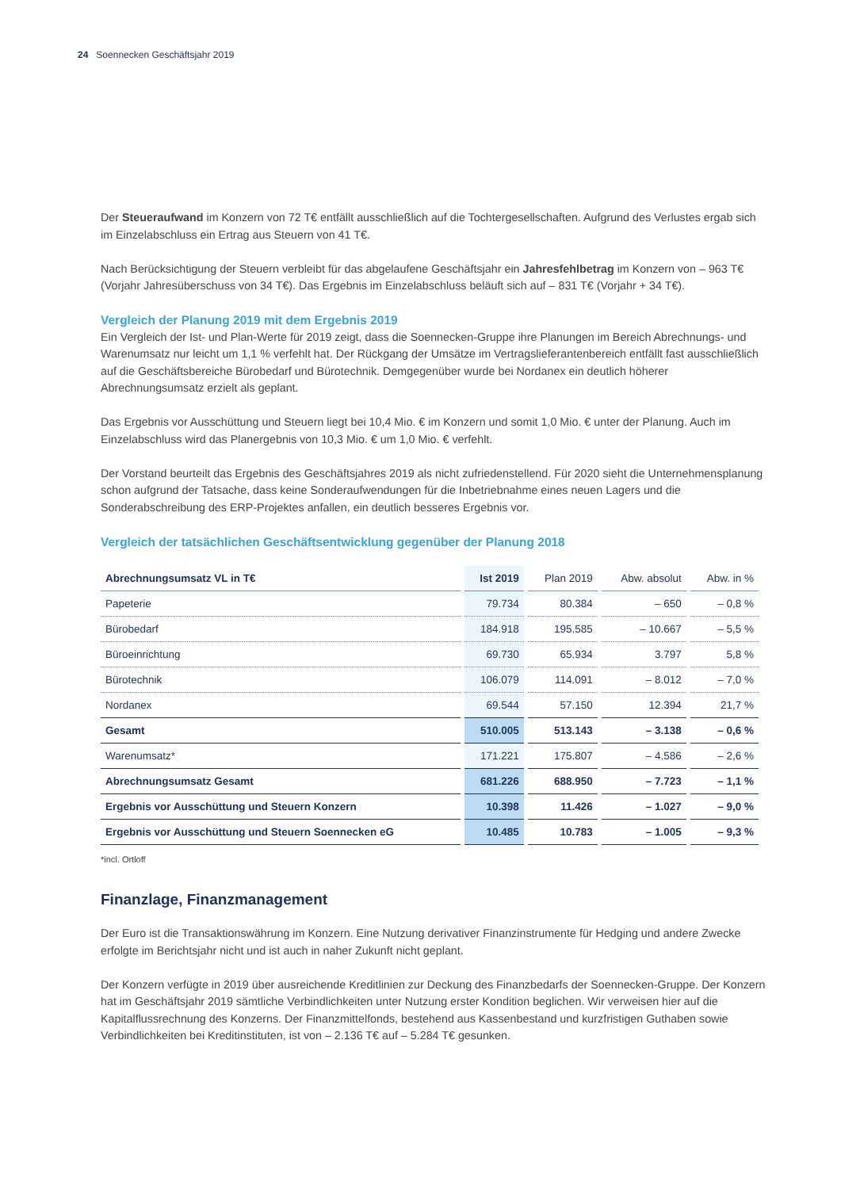24 Soennecken Geschäftsjahr 2019
Der Steueraufwand im Konzern von 72 T€ entfällt ausschließlich auf die Tochtergesellschaften. Aufgrund des Verlustes ergab sich im Einzelabschluss ein Ertrag aus Steuern von 41 T€.
Nach Berücksichtigung der Steuern verbleibt für das abgelaufene Geschäftsjahr ein Jahresfehlbetrag im Konzern von – 963 T€ (Vorjahr Jahresüberschuss von 34 T€). Das Ergebnis im Einzelabschluss beläuft sich auf – 831 T€ (Vorjahr + 34 T€).
Vergleich der Planung 2019 mit dem Ergebnis 2019
Ein Vergleich der Ist- und Plan-Werte für 2019 zeigt, dass die Soennecken-Gruppe ihre Planungen im Bereich Abrechnungs- und Warenumsatz nur leicht um 1,1 % verfehlt hat. Der Rückgang der Umsätze im Vertragslieferanten­bereich entfällt fast ausschließlich auf die Geschäftsbereiche Bürobedarf und Bürotechnik. Demgegenüber wurde bei Nordanex ein deutlich höherer Abrechnungsumsatz erzielt als geplant.
Das Ergebnis vor Ausschüttung und Steuern liegt bei 10,4 Mio. € im Konzern und somit 1,0 Mio. € unter der Planung. Auch im Einzelabschluss wird das Planergebnis von 10,3 Mio. € um 1,0 Mio. € verfehlt.
Der Vorstand beurteilt das Ergebnis des Geschäftsjahres 2019 als nicht zufriedenstellend. Für 2020 sieht die Unter­nehmensplanung schon aufgrund der Tatsache, dass keine Sonderaufwendungen für die Inbetriebnahme eines neuen Lagers und die Sonderabschreibung des ERP-Projektes anfallen, ein deutlich besseres Ergebnis vor.
Vergleich der tatsächlichen Geschäftsentwicklung gegenüber der Planung 2018
| Abrechnungsumsatz VL in T€ | Ist 2019 | Plan 2019 | Abw. absolut | Abw. in % |
| --- | --- | --- | --- | --- |
| Papeterie | 79.734 | 80.384 | – 650 | – 0,8 % |
| Bürobedarf | 184.918 | 195.585 | – 10.667 | – 5,5 % |
| Büroeinrichtung | 69.730 | 65.934 | 3.797 | 5,8 % |
| Bürotechnik | 106.079 | 114.091 | – 8.012 | – 7,0 % |
| Nordanex | 69.544 | 57.150 | 12.394 | 21,7 % |
| Gesamt | 510.005 | 513.143 | – 3.138 | – 0,6 % |
| Warenumsatz* | 171.221 | 175.807 | – 4.586 | – 2,6 % |
| Abrechnungsumsatz Gesamt | 681.226 | 688.950 | – 7.723 | – 1,1 % |
| Ergebnis vor Ausschüttung und Steuern Konzern | 10.398 | 11.426 | – 1.027 | – 9,0 % |
| Ergebnis vor Ausschüttung und Steuern Soennecken eG | 10.485 | 10.783 | – 1.005 | – 9,3 % |
*incl. Ortloff
Finanzlage, Finanzmanagement
Der Euro ist die Transaktionswährung im Konzern. Eine Nutzung derivativer Finanzinstrumente für Hedging und andere Zwecke erfolgte im Berichtsjahr nicht und ist auch in naher Zukunft nicht geplant.
Der Konzern verfügte in 2019 über ausreichende Kreditlinien zur Deckung des Finanzbedarfs der Soennecken-Gruppe. Der Konzern hat im Geschäftsjahr 2019 sämtliche Verbindlichkeiten unter Nutzung erster Kondition beglichen. Wir verweisen hier auf die Kapitalflussrechnung des Konzerns. Der Finanzmittelfonds, bestehend aus Kassenbestand und kurzfristigen Guthaben sowie Verbindlichkeiten bei Kreditinstituten, ist von – 2.136 T€ auf – 5.284 T€ gesunken.